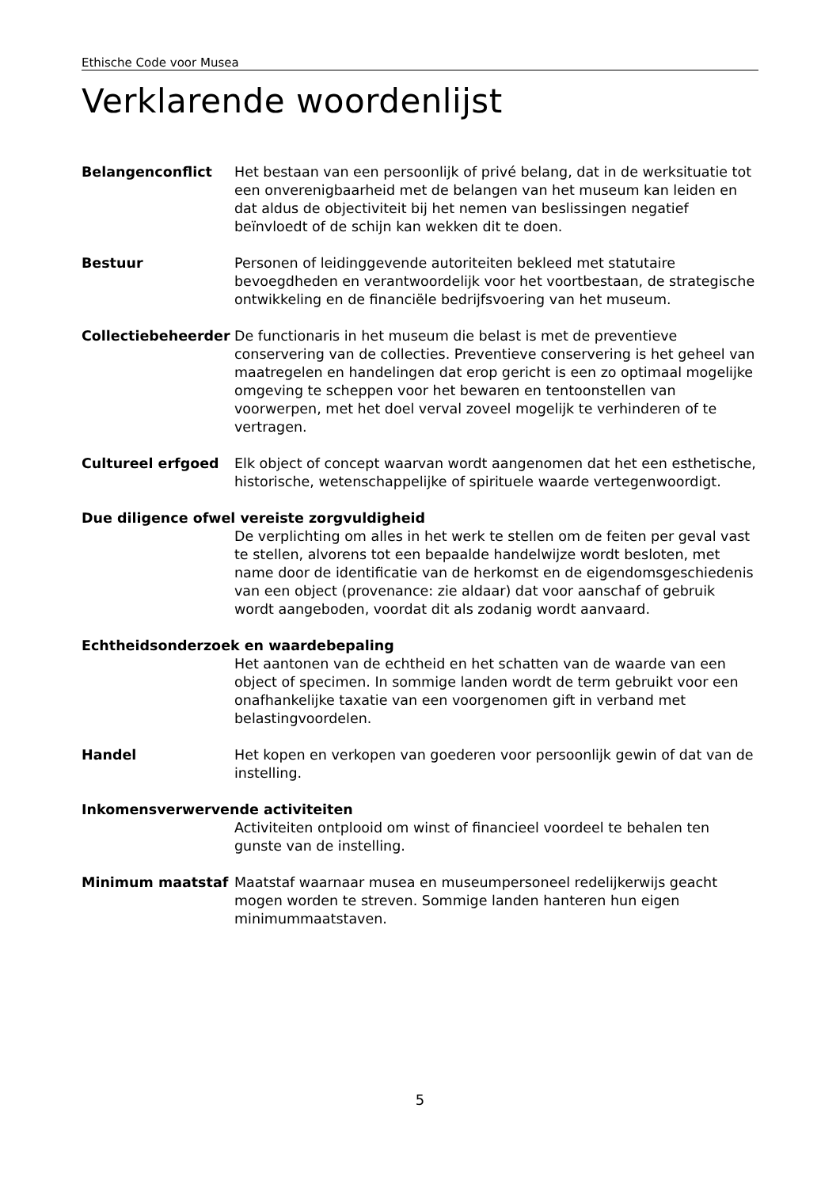Ethische Code voor Musea
Verklarende woordenlijst
Belangenconflict Het bestaan van een persoonlijk of privé belang, dat in de werksituatie tot een onverenigbaarheid met de belangen van het museum kan leiden en dat aldus de objectiviteit bij het nemen van beslissingen negatief beïnvloedt of de schijn kan wekken dit te doen.
Bestuur Personen of leidinggevende autoriteiten bekleed met statutaire bevoegdheden en verantwoordelijk voor het voortbestaan, de strategische ontwikkeling en de financiële bedrijfsvoering van het museum.
Collectiebeheerder De functionaris in het museum die belast is met de preventieve conservering van de collecties. Preventieve conservering is het geheel van maatregelen en handelingen dat erop gericht is een zo optimaal mogelijke omgeving te scheppen voor het bewaren en tentoonstellen van voorwerpen, met het doel verval zoveel mogelijk te verhinderen of te vertragen.
Cultureel erfgoed Elk object of concept waarvan wordt aangenomen dat het een esthetische, historische, wetenschappelijke of spirituele waarde vertegenwoordigt.
Due diligence ofwel vereiste zorgvuldigheid
De verplichting om alles in het werk te stellen om de feiten per geval vast te stellen, alvorens tot een bepaalde handelwijze wordt besloten, met name door de identificatie van de herkomst en de eigendomsgeschiedenis van een object (provenance: zie aldaar) dat voor aanschaf of gebruik wordt aangeboden, voordat dit als zodanig wordt aanvaard.
Echtheidsonderzoek en waardebepaling
Het aantonen van de echtheid en het schatten van de waarde van een object of specimen. In sommige landen wordt de term gebruikt voor een onafhankelijke taxatie van een voorgenomen gift in verband met belastingvoordelen.
Handel Het kopen en verkopen van goederen voor persoonlijk gewin of dat van de instelling.
Inkomensverwervende activiteiten
Activiteiten ontplooid om winst of financieel voordeel te behalen ten gunste van de instelling.
Minimum maatstaf Maatstaf waarnaar musea en museumpersoneel redelijkerwijs geacht mogen worden te streven. Sommige landen hanteren hun eigen minimummaatstaven.
5